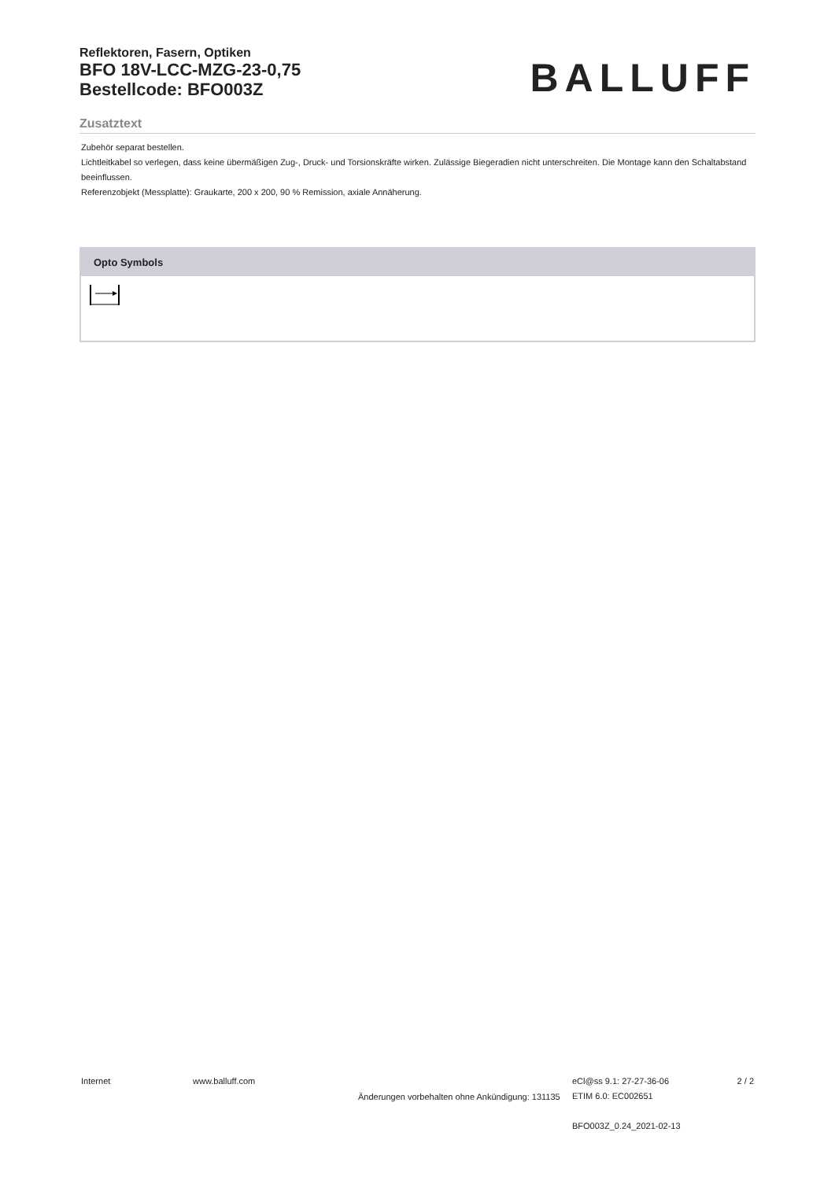Reflektoren, Fasern, Optiken
BFO 18V-LCC-MZG-23-0,75
Bestellcode: BFO003Z
BALLUFF
Zusatztext
Zubehör separat bestellen.
Lichtleitkabel so verlegen, dass keine übermäßigen Zug-, Druck- und Torsionskräfte wirken. Zulässige Biegeradien nicht unterschreiten. Die Montage kann den Schaltabstand beeinflussen.
Referenzobjekt (Messplatte): Graukarte, 200 x 200, 90 % Remission, axiale Annäherung.
Opto Symbols
Internet www.balluff.com
Änderungen vorbehalten ohne Ankündigung: 131135
eCl@ss 9.1: 27-27-36-06
ETIM 6.0: EC002651
BFO003Z_0.24_2021-02-13
2 / 2